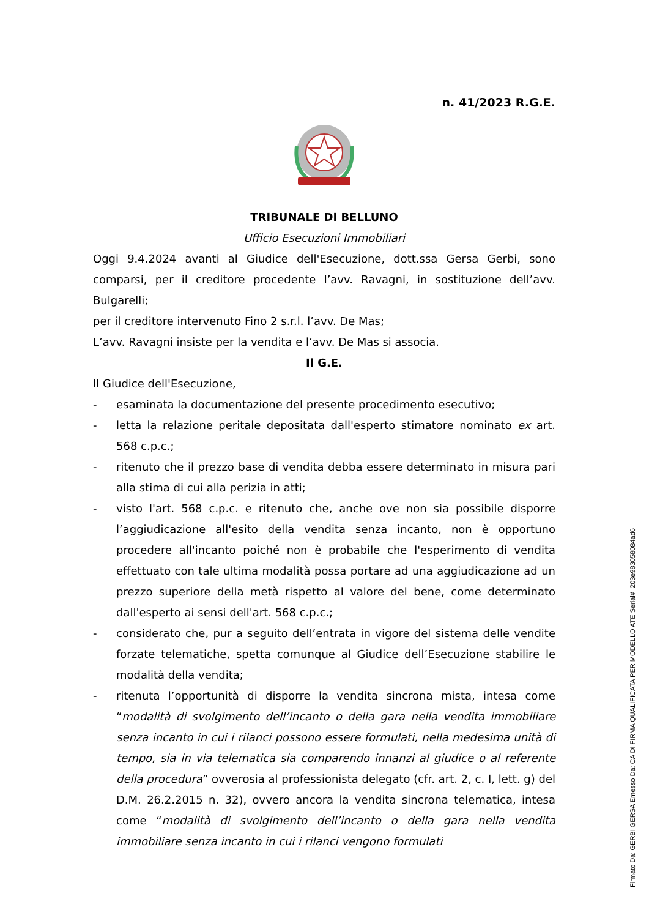n. 41/2023 R.G.E.
TRIBUNALE DI BELLUNO
Ufficio Esecuzioni Immobiliari
Oggi 9.4.2024 avanti al Giudice dell'Esecuzione, dott.ssa Gersa Gerbi, sono comparsi, per il creditore procedente l’avv. Ravagni, in sostituzione dell’avv. Bulgarelli;
per il creditore intervenuto Fino 2 s.r.l. l’avv. De Mas;
L’avv. Ravagni insiste per la vendita e l’avv. De Mas si associa.
Il G.E.
Il Giudice dell'Esecuzione,
- esaminata la documentazione del presente procedimento esecutivo;
- letta la relazione peritale depositata dall'esperto stimatore nominato ex art. 568 c.p.c.;
- ritenuto che il prezzo base di vendita debba essere determinato in misura pari alla stima di cui alla perizia in atti;
- visto l'art. 568 c.p.c. e ritenuto che, anche ove non sia possibile disporre l’aggiudicazione all'esito della vendita senza incanto, non è opportuno procedere all'incanto poiché non è probabile che l'esperimento di vendita effettuato con tale ultima modalità possa portare ad una aggiudicazione ad un prezzo superiore della metà rispetto al valore del bene, come determinato dall'esperto ai sensi dell'art. 568 c.p.c.;
- considerato che, pur a seguito dell’entrata in vigore del sistema delle vendite forzate telematiche, spetta comunque al Giudice dell’Esecuzione stabilire le modalità della vendita;
- ritenuta l’opportunità di disporre la vendita sincrona mista, intesa come “modalità di svolgimento dell’incanto o della gara nella vendita immobiliare senza incanto in cui i rilanci possono essere formulati, nella medesima unità di tempo, sia in via telematica sia comparendo innanzi al giudice o al referente della procedura” ovverosia al professionista delegato (cfr. art. 2, c. I, lett. g) del D.M. 26.2.2015 n. 32), ovvero ancora la vendita sincrona telematica, intesa come “modalità di svolgimento dell’incanto o della gara nella vendita immobiliare senza incanto in cui i rilanci vengono formulati
Firmato Da: GERBI GERSA Emesso Da: CA DI FIRMA QUALIFICATA PER MODELLO ATE Serial#: 203e9830580​84ad6